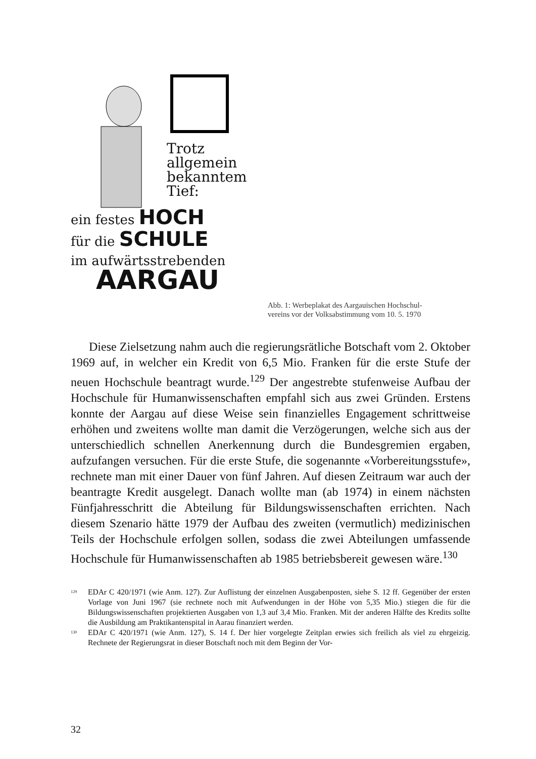Trotz
allgemein
bekanntem
Tief:
ein festes HOCH
für die SCHULE
im aufwärtsstrebenden
AARGAU
Abb. 1: Werbeplakat des Aargauischen Hochschul-
vereins vor der Volksabstimmung vom 10. 5. 1970
Diese Zielsetzung nahm auch die regierungsrätliche Botschaft vom 2. Oktober 1969 auf, in welcher ein Kredit von 6,5 Mio. Franken für die erste Stufe der neuen Hochschule beantragt wurde.<sup>129</sup> Der angestrebte stufenweise Aufbau der Hochschule für Humanwissenschaften empfahl sich aus zwei Gründen. Erstens konnte der Aargau auf diese Weise sein finanzielles Engagement schrittweise erhöhen und zweitens wollte man damit die Verzögerungen, welche sich aus der unterschiedlich schnellen Anerkennung durch die Bundesgremien ergaben, aufzufangen versuchen. Für die erste Stufe, die sogenannte «Vorbereitungsstufe», rechnete man mit einer Dauer von fünf Jahren. Auf diesen Zeitraum war auch der beantragte Kredit ausgelegt. Danach wollte man (ab 1974) in einem nächsten Fünfjahresschritt die Abteilung für Bildungswissenschaften errichten. Nach diesem Szenario hätte 1979 der Aufbau des zweiten (vermutlich) medizinischen Teils der Hochschule erfolgen sollen, sodass die zwei Abteilungen umfassende Hochschule für Humanwissenschaften ab 1985 betriebsbereit gewesen wäre.<sup>130</sup>
<sup>129</sup> EDAr C 420/1971 (wie Anm. 127). Zur Auflistung der einzelnen Ausgabenposten, siehe S. 12 ff. Gegenüber der ersten Vorlage von Juni 1967 (sie rechnete noch mit Aufwendungen in der Höhe von 5,35 Mio.) stiegen die für die Bildungswissenschaften projektierten Ausgaben von 1,3 auf 3,4 Mio. Franken. Mit der anderen Hälfte des Kredits sollte die Ausbildung am Praktikantenspital in Aarau finanziert werden.
<sup>130</sup> EDAr C 420/1971 (wie Anm. 127), S. 14 f. Der hier vorgelegte Zeitplan erwies sich freilich als viel zu ehrgeizig. Rechnete der Regierungsrat in dieser Botschaft noch mit dem Beginn der Vor-
32